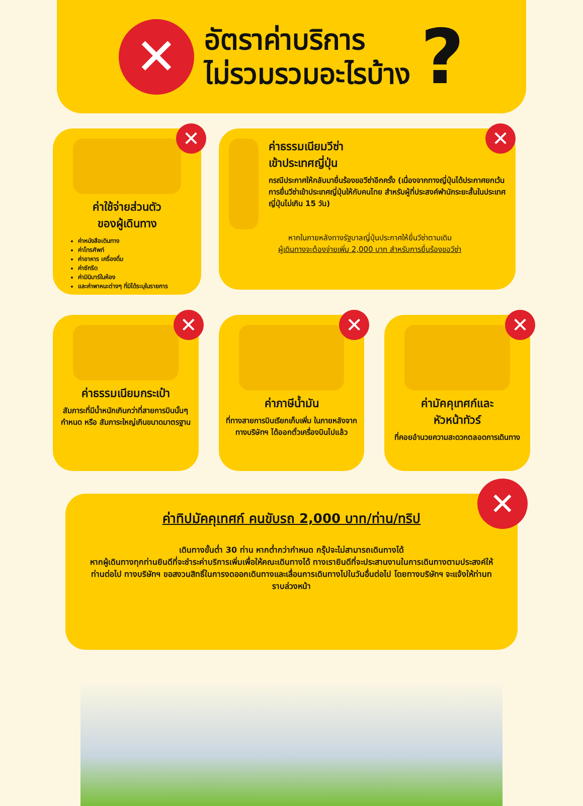✕
อัตราค่าบริการ
ไม่รวมรวมอะไรบ้าง
?
✕
ค่าใช้จ่ายส่วนตัว
ของผู้เดินทาง
ค่าหนังสือเดินทาง
ค่าโทรศัพท์
ค่าอาหาร เครื่องดื่ม
ค่าซักรีด
ค่ามินิบาร์ในห้อง
และค่าพาหนะต่างๆ ที่มิได้ระบุในรายการ
✕
ค่าธรรมเนียมวีซ่า
เข้าประเทศญี่ปุ่น
กรณีประกาศให้กลับมายื่นร้องขอวีซ่าอีกครั้ง (เนื่องจากทางญี่ปุ่นได้ประกาศยกเว้นการยื่นวีซ่าเข้าประเทศญี่ปุ่นให้กับคนไทย สำหรับผู้ที่ประสงค์พำนักระยะสั้นในประเทศญี่ปุ่นไม่เกิน 15 วัน)
หากในภายหลังทางรัฐบาลญี่ปุ่นประกาศให้ยื่นวีซ่าตามเดิม
ผู้เดินทางจะต้องจ่ายเพิ่ม 2,000 บาท สำหรับการยื่นร้องขอวีซ่า
✕
ค่าธรรมเนียมกระเป๋า
สัมภาระที่มีน้ำหนักเกินกว่าที่สายการบินนั้นๆ กำหนด หรือ สัมภาระใหญ่เกินขนาดมาตรฐาน
✕
ค่าภาษีน้ำมัน
ที่ทางสายการบินเรียกเก็บเพิ่ม ในภายหลังจากทางบริษัทฯ ได้ออกตั๋วเครื่องบินไปแล้ว
✕
ค่ามัคคุเทศก์และ
หัวหน้าทัวร์
ที่คอยอำนวยความสะดวกตลอดการเดินทาง
✕
ค่าทิปมัคคุเทศก์ คนขับรถ 2,000 บาท/ท่าน/ทริป
เดินทางขั้นต่ำ 30 ท่าน หากต่ำกว่ากำหนด กรุ๊ปจะไม่สามารถเดินทางได้
หากผู้เดินทางทุกท่านยินดีที่จะชำระค่าบริการเพิ่มเพื่อให้คณะเดินทางได้ ทางเรายินดีที่จะประสานงานในการเดินทางตามประสงค์ให้ท่านต่อไป ทางบริษัทฯ ขอสงวนสิทธิ์ในการงดออกเดินทางและเลื่อนการเดินทางไปในวันอื่นต่อไป โดยทางบริษัทฯ จะแจ้งให้ท่านทราบล่วงหน้า